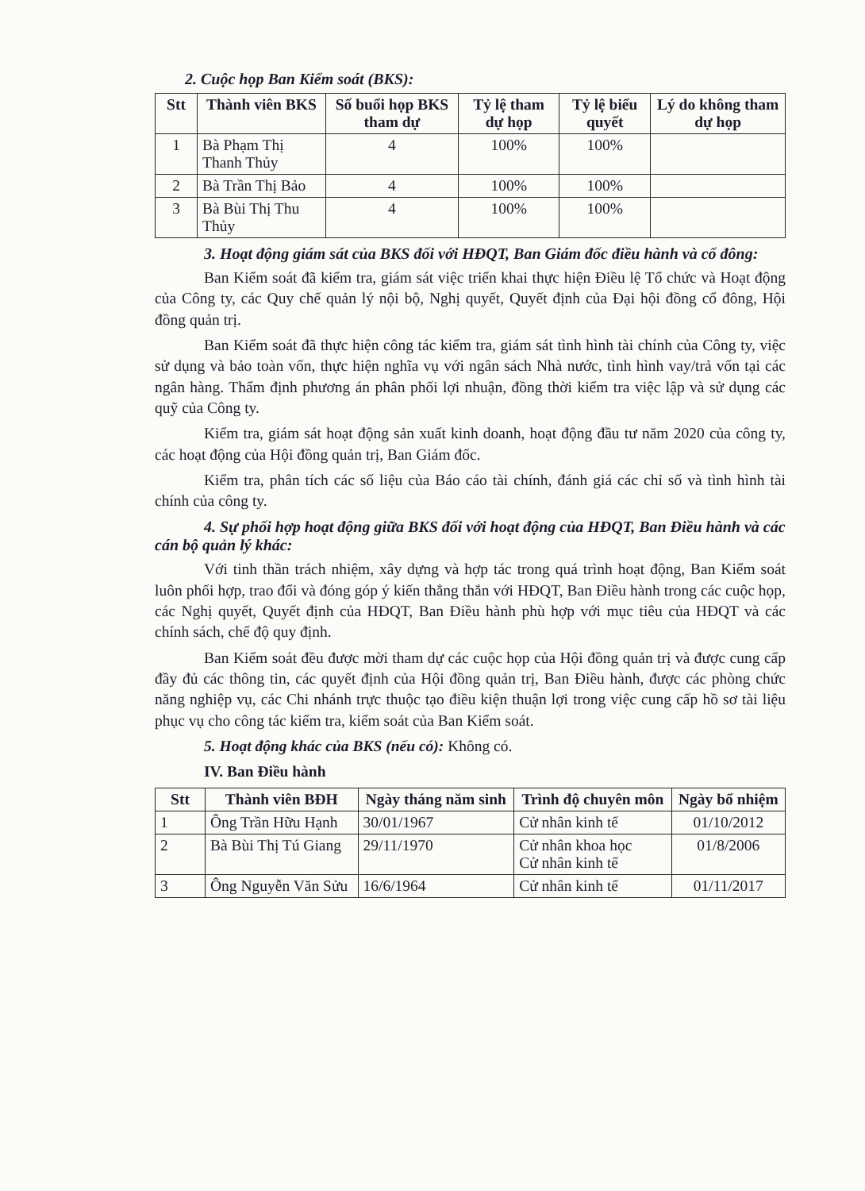2. Cuộc họp Ban Kiểm soát (BKS):
| Stt | Thành viên BKS | Số buổi họp BKS tham dự | Tỷ lệ tham dự họp | Tỷ lệ biểu quyết | Lý do không tham dự họp |
| --- | --- | --- | --- | --- | --- |
| 1 | Bà Phạm Thị Thanh Thủy | 4 | 100% | 100% | |
| 2 | Bà Trần Thị Bảo | 4 | 100% | 100% | |
| 3 | Bà Bùi Thị Thu Thủy | 4 | 100% | 100% | |
3. Hoạt động giám sát của BKS đối với HĐQT, Ban Giám đốc điều hành và cổ đông:
Ban Kiểm soát đã kiểm tra, giám sát việc triển khai thực hiện Điều lệ Tổ chức và Hoạt động của Công ty, các Quy chế quản lý nội bộ, Nghị quyết, Quyết định của Đại hội đồng cổ đông, Hội đồng quản trị.
Ban Kiểm soát đã thực hiện công tác kiểm tra, giám sát tình hình tài chính của Công ty, việc sử dụng và bảo toàn vốn, thực hiện nghĩa vụ với ngân sách Nhà nước, tình hình vay/trả vốn tại các ngân hàng. Thẩm định phương án phân phối lợi nhuận, đồng thời kiểm tra việc lập và sử dụng các quỹ của Công ty.
Kiểm tra, giám sát hoạt động sản xuất kinh doanh, hoạt động đầu tư năm 2020 của công ty, các hoạt động của Hội đồng quản trị, Ban Giám đốc.
Kiểm tra, phân tích các số liệu của Báo cáo tài chính, đánh giá các chỉ số và tình hình tài chính của công ty.
4. Sự phối hợp hoạt động giữa BKS đối với hoạt động của HĐQT, Ban Điều hành và các cán bộ quản lý khác:
Với tinh thần trách nhiệm, xây dựng và hợp tác trong quá trình hoạt động, Ban Kiểm soát luôn phối hợp, trao đổi và đóng góp ý kiến thẳng thắn với HĐQT, Ban Điều hành trong các cuộc họp, các Nghị quyết, Quyết định của HĐQT, Ban Điều hành phù hợp với mục tiêu của HĐQT và các chính sách, chế độ quy định.
Ban Kiểm soát đều được mời tham dự các cuộc họp của Hội đồng quản trị và được cung cấp đầy đủ các thông tin, các quyết định của Hội đồng quản trị, Ban Điều hành, được các phòng chức năng nghiệp vụ, các Chi nhánh trực thuộc tạo điều kiện thuận lợi trong việc cung cấp hồ sơ tài liệu phục vụ cho công tác kiểm tra, kiểm soát của Ban Kiểm soát.
5. Hoạt động khác của BKS (nếu có): Không có.
IV. Ban Điều hành
| Stt | Thành viên BĐH | Ngày tháng năm sinh | Trình độ chuyên môn | Ngày bổ nhiệm |
| --- | --- | --- | --- | --- |
| 1 | Ông Trần Hữu Hạnh | 30/01/1967 | Cử nhân kinh tế | 01/10/2012 |
| 2 | Bà Bùi Thị Tú Giang | 29/11/1970 | Cử nhân khoa học Cử nhân kinh tế | 01/8/2006 |
| 3 | Ông Nguyễn Văn Sửu | 16/6/1964 | Cử nhân kinh tế | 01/11/2017 |